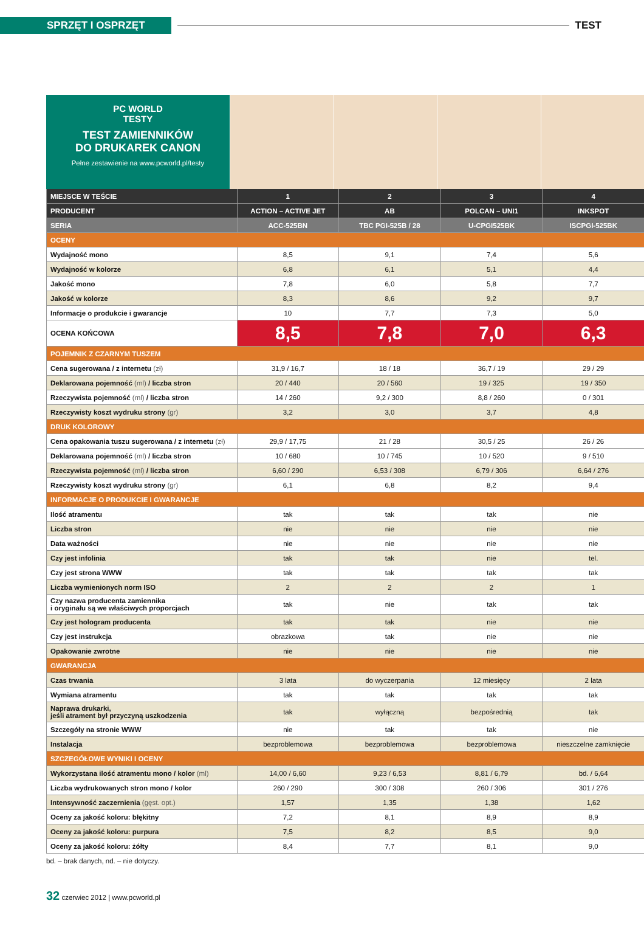SPRZĘT I OSPRZĘT
TEST
PC WORLD
TESTY
TEST ZAMIENNIKÓW
DO DRUKAREK CANON
Pełne zestawienie na www.pcworld.pl/testy
| MIEJSCE W TEŚCIE | 1 | 2 | 3 | 4 |
| PRODUCENT | ACTION – ACTIVE JET | AB | POLCAN – UNI1 | INKSPOT |
| SERIA | ACC-525BN | TBC PGI-525B / 28 | U-CPGI525BK | ISCPGI-525BK |
| OCENY | | | | |
| Wydajność mono | 8,5 | 9,1 | 7,4 | 5,6 |
| Wydajność w kolorze | 6,8 | 6,1 | 5,1 | 4,4 |
| Jakość mono | 7,8 | 6,0 | 5,8 | 7,7 |
| Jakość w kolorze | 8,3 | 8,6 | 9,2 | 9,7 |
| Informacje o produkcie i gwarancje | 10 | 7,7 | 7,3 | 5,0 |
| OCENA KOŃCOWA | 8,5 | 7,8 | 7,0 | 6,3 |
| POJEMNIK Z CZARNYM TUSZEM | | | | |
| Cena sugerowana / z internetu (zł) | 31,9 / 16,7 | 18 / 18 | 36,7 / 19 | 29 / 29 |
| Deklarowana pojemność (ml) / liczba stron | 20 / 440 | 20 / 560 | 19 / 325 | 19 / 350 |
| Rzeczywista pojemność (ml) / liczba stron | 14 / 260 | 9,2 / 300 | 8,8 / 260 | 0 / 301 |
| Rzeczywisty koszt wydruku strony (gr) | 3,2 | 3,0 | 3,7 | 4,8 |
| DRUK KOLOROWY | | | | |
| Cena opakowania tuszu sugerowana / z internetu (zł) | 29,9 / 17,75 | 21 / 28 | 30,5 / 25 | 26 / 26 |
| Deklarowana pojemność (ml) / liczba stron | 10 / 680 | 10 / 745 | 10 / 520 | 9 / 510 |
| Rzeczywista pojemność (ml) / liczba stron | 6,60 / 290 | 6,53 / 308 | 6,79 / 306 | 6,64 / 276 |
| Rzeczywisty koszt wydruku strony (gr) | 6,1 | 6,8 | 8,2 | 9,4 |
| INFORMACJE O PRODUKCIE I GWARANCJE | | | | |
| Ilość atramentu | tak | tak | tak | nie |
| Liczba stron | nie | nie | nie | nie |
| Data ważności | nie | nie | nie | nie |
| Czy jest infolinia | tak | tak | nie | tel. |
| Czy jest strona WWW | tak | tak | tak | tak |
| Liczba wymienionych norm ISO | 2 | 2 | 2 | 1 |
| Czy nazwa producenta zamiennika i oryginału są we właściwych proporcjach | tak | nie | tak | tak |
| Czy jest hologram producenta | tak | tak | nie | nie |
| Czy jest instrukcja | obrazkowa | tak | nie | nie |
| Opakowanie zwrotne | nie | nie | nie | nie |
| GWARANCJA | | | | |
| Czas trwania | 3 lata | do wyczerpania | 12 miesięcy | 2 lata |
| Wymiana atramentu | tak | tak | tak | tak |
| Naprawa drukarki, jeśli atrament był przyczyną uszkodzenia | tak | wyłączną | bezpośrednią | tak |
| Szczegóły na stronie WWW | nie | tak | tak | nie |
| Instalacja | bezproblemowa | bezproblemowa | bezproblemowa | nieszczelne zamknięcie |
| SZCZEGÓŁOWE WYNIKI I OCENY | | | | |
| Wykorzystana ilość atramentu mono / kolor (ml) | 14,00 / 6,60 | 9,23 / 6,53 | 8,81 / 6,79 | bd. / 6,64 |
| Liczba wydrukowanych stron mono / kolor | 260 / 290 | 300 / 308 | 260 / 306 | 301 / 276 |
| Intensywność zaczernienia (gęst. opt.) | 1,57 | 1,35 | 1,38 | 1,62 |
| Oceny za jakość koloru: błękitny | 7,2 | 8,1 | 8,9 | 8,9 |
| Oceny za jakość koloru: purpura | 7,5 | 8,2 | 8,5 | 9,0 |
| Oceny za jakość koloru: żółty | 8,4 | 7,7 | 8,1 | 9,0 |
bd. – brak danych, nd. – nie dotyczy.
32 czerwiec 2012 | www.pcworld.pl